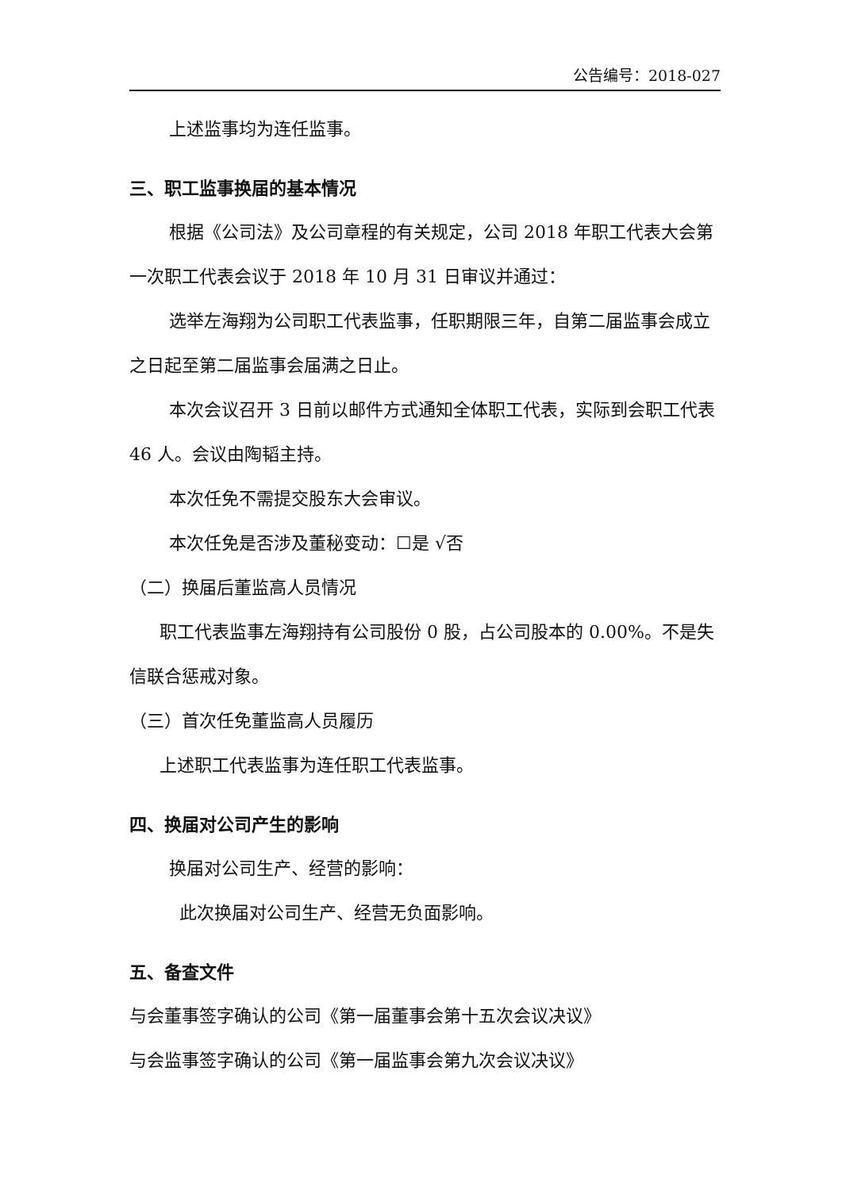公告编号：2018-027
上述监事均为连任监事。
三、职工监事换届的基本情况
根据《公司法》及公司章程的有关规定，公司 2018 年职工代表大会第一次职工代表会议于 2018 年 10 月 31 日审议并通过：
选举左海翔为公司职工代表监事，任职期限三年，自第二届监事会成立之日起至第二届监事会届满之日止。
本次会议召开 3 日前以邮件方式通知全体职工代表，实际到会职工代表 46 人。会议由陶韬主持。
本次任免不需提交股东大会审议。
本次任免是否涉及董秘变动：☐是 √否
（二）换届后董监高人员情况
职工代表监事左海翔持有公司股份 0 股，占公司股本的 0.00%。不是失信联合惩戒对象。
（三）首次任免董监高人员履历
上述职工代表监事为连任职工代表监事。
四、换届对公司产生的影响
换届对公司生产、经营的影响：
此次换届对公司生产、经营无负面影响。
五、备查文件
与会董事签字确认的公司《第一届董事会第十五次会议决议》
与会监事签字确认的公司《第一届监事会第九次会议决议》